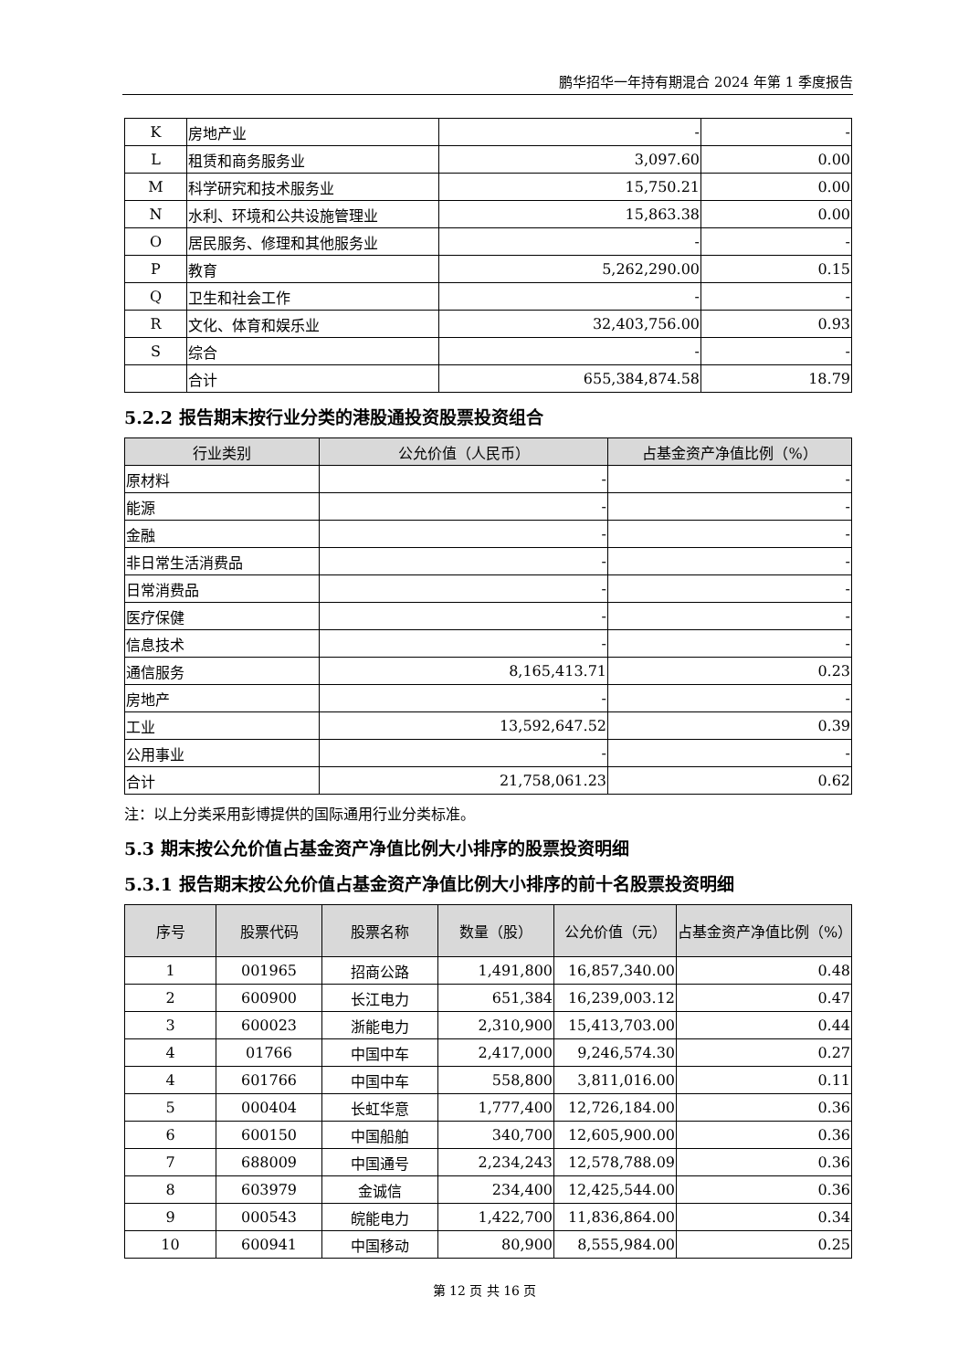鹏华招华一年持有期混合 2024 年第 1 季度报告
| K | 房地产业 | - | - |
| L | 租赁和商务服务业 | 3,097.60 | 0.00 |
| M | 科学研究和技术服务业 | 15,750.21 | 0.00 |
| N | 水利、环境和公共设施管理业 | 15,863.38 | 0.00 |
| O | 居民服务、修理和其他服务业 | - | - |
| P | 教育 | 5,262,290.00 | 0.15 |
| Q | 卫生和社会工作 | - | - |
| R | 文化、体育和娱乐业 | 32,403,756.00 | 0.93 |
| S | 综合 | - | - |
| | 合计 | 655,384,874.58 | 18.79 |
5.2.2 报告期末按行业分类的港股通投资股票投资组合
| 行业类别 | 公允价值（人民币） | 占基金资产净值比例（%） |
| --- | --- | --- |
| 原材料 | - | - |
| 能源 | - | - |
| 金融 | - | - |
| 非日常生活消费品 | - | - |
| 日常消费品 | - | - |
| 医疗保健 | - | - |
| 信息技术 | - | - |
| 通信服务 | 8,165,413.71 | 0.23 |
| 房地产 | - | - |
| 工业 | 13,592,647.52 | 0.39 |
| 公用事业 | - | - |
| 合计 | 21,758,061.23 | 0.62 |
注：以上分类采用彭博提供的国际通用行业分类标准。
5.3 期末按公允价值占基金资产净值比例大小排序的股票投资明细
5.3.1 报告期末按公允价值占基金资产净值比例大小排序的前十名股票投资明细
| 序号 | 股票代码 | 股票名称 | 数量（股） | 公允价值（元） | 占基金资产净值比例（%） |
| --- | --- | --- | --- | --- | --- |
| 1 | 001965 | 招商公路 | 1,491,800 | 16,857,340.00 | 0.48 |
| 2 | 600900 | 长江电力 | 651,384 | 16,239,003.12 | 0.47 |
| 3 | 600023 | 浙能电力 | 2,310,900 | 15,413,703.00 | 0.44 |
| 4 | 01766 | 中国中车 | 2,417,000 | 9,246,574.30 | 0.27 |
| 4 | 601766 | 中国中车 | 558,800 | 3,811,016.00 | 0.11 |
| 5 | 000404 | 长虹华意 | 1,777,400 | 12,726,184.00 | 0.36 |
| 6 | 600150 | 中国船舶 | 340,700 | 12,605,900.00 | 0.36 |
| 7 | 688009 | 中国通号 | 2,234,243 | 12,578,788.09 | 0.36 |
| 8 | 603979 | 金诚信 | 234,400 | 12,425,544.00 | 0.36 |
| 9 | 000543 | 皖能电力 | 1,422,700 | 11,836,864.00 | 0.34 |
| 10 | 600941 | 中国移动 | 80,900 | 8,555,984.00 | 0.25 |
第 12 页 共 16 页